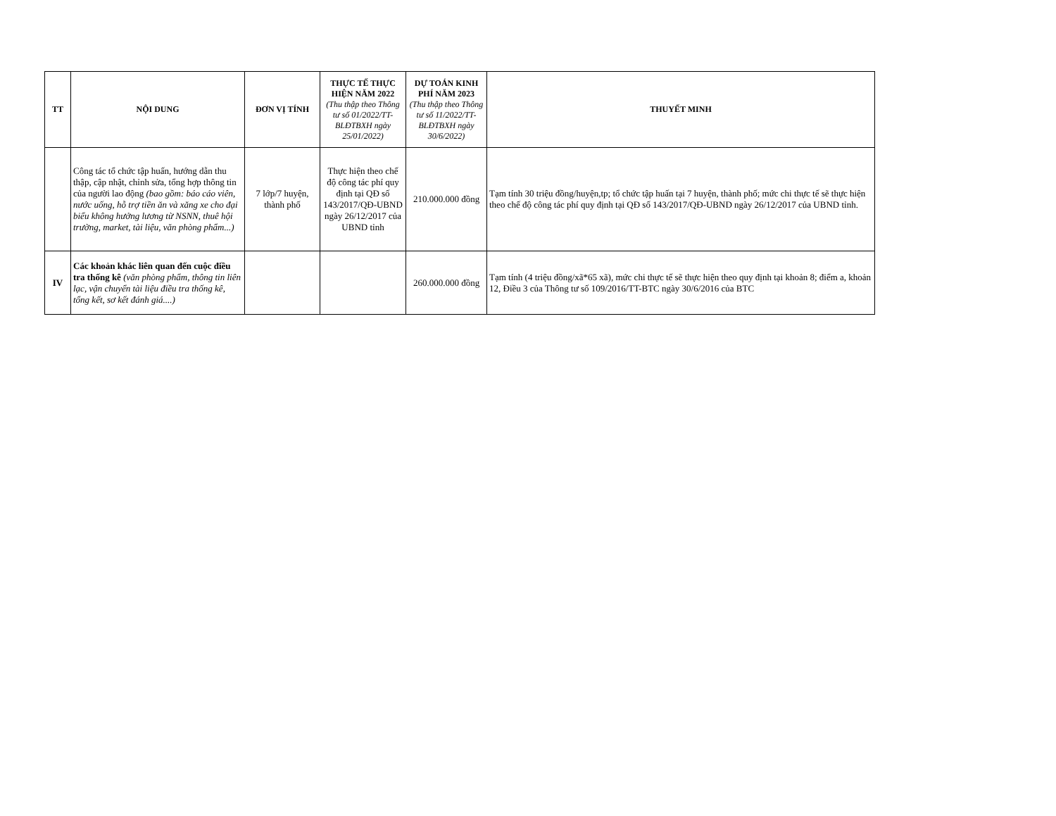| TT | NỘI DUNG | ĐƠN VỊ TÍNH | THỰC TẾ THỰC HIỆN NĂM 2022 (Thu thập theo Thông tư số 01/2022/TT-BLĐTBXH ngày 25/01/2022) | DỰ TOÁN KINH PHÍ NĂM 2023 (Thu thập theo Thông tư số 11/2022/TT-BLĐTBXH ngày 30/6/2022) | THUYẾT MINH |
| --- | --- | --- | --- | --- | --- |
| | Công tác tổ chức tập huấn, hướng dẫn thu thập, cập nhật, chỉnh sửa, tổng hợp thông tin của người lao động (bao gồm: báo cáo viên, nước uống, hỗ trợ tiền ăn và xăng xe cho đại biểu không hưởng lương từ NSNN, thuê hội trường, market, tài liệu, văn phòng phẩm...) | 7 lớp/7 huyện, thành phố | Thực hiện theo chế độ công tác phí quy định tại QĐ số 143/2017/QĐ-UBND ngày 26/12/2017 của UBND tỉnh | 210.000.000 đồng | Tạm tính 30 triệu đồng/huyện,tp; tổ chức tập huấn tại 7 huyện, thành phố; mức chi thực tế sẽ thực hiện theo chế độ công tác phí quy định tại QĐ số 143/2017/QĐ-UBND ngày 26/12/2017 của UBND tỉnh. |
| IV | Các khoản khác liên quan đến cuộc điều tra thống kê (văn phòng phẩm, thông tin liên lạc, vận chuyển tài liệu điều tra thống kê, tổng kết, sơ kết đánh giá....) | | | 260.000.000 đồng | Tạm tính (4 triệu đồng/xã*65 xã), mức chi thực tế sẽ thực hiện theo quy định tại khoản 8; điểm a, khoản 12, Điều 3 của Thông tư số 109/2016/TT-BTC ngày 30/6/2016 của BTC |